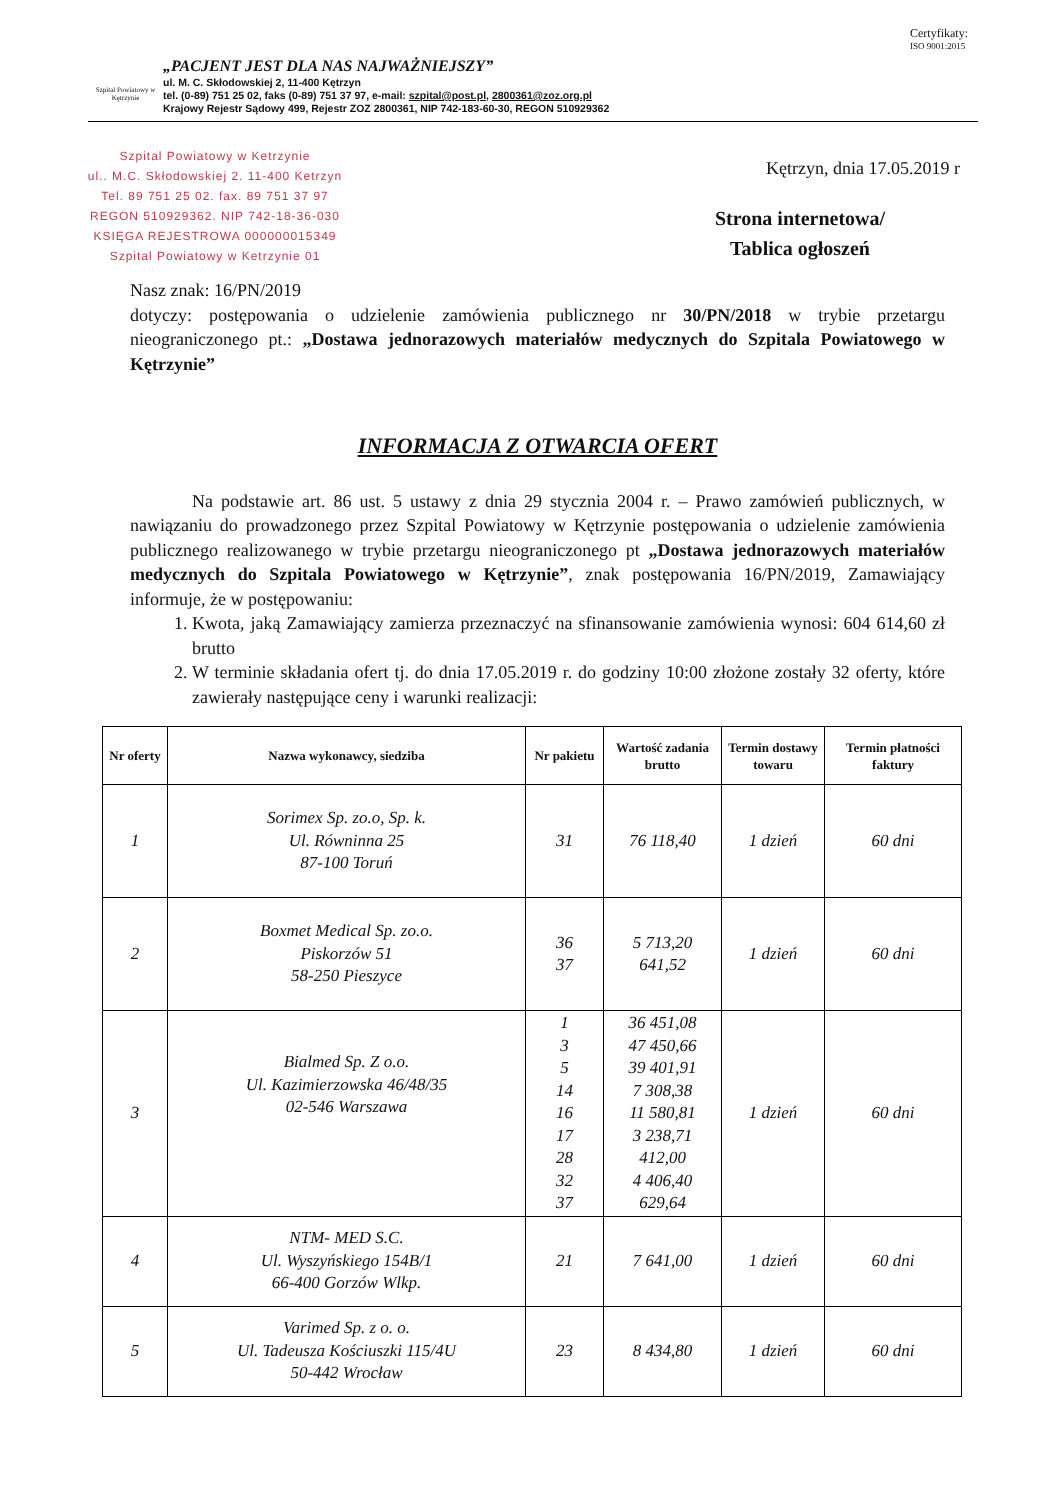Certyfikaty:
ISO 9001:2015
Szpital Powiatowy w Kętrzynie
„PACJENT JEST DLA NAS NAJWAŻNIEJSZY”
ul. M. C. Skłodowskiej 2, 11-400 Kętrzyn
tel. (0-89) 751 25 02, faks (0-89) 751 37 97, e-mail: szpital@post.pl, 2800361@zoz.org.pl
Krajowy Rejestr Sądowy 499, Rejestr ZOZ 2800361, NIP 742-183-60-30, REGON 510929362
Szpital Powiatowy w Ketrzynie
ul.. M.C. Skłodowskiej 2. 11-400 Ketrzyn
Tel. 89 751 25 02. fax. 89 751 37 97
REGON 510929362. NIP 742-18-36-030
KSIĘGA REJESTROWA 000000015349
Szpital Powiatowy w Ketrzynie 01
Kętrzyn, dnia 17.05.2019 r
Strona internetowa/
Tablica ogłoszeń
Nasz znak: 16/PN/2019
dotyczy: postępowania o udzielenie zamówienia publicznego nr 30/PN/2018 w trybie przetargu nieograniczonego pt.: „Dostawa jednorazowych materiałów medycznych do Szpitala Powiatowego w Kętrzynie”
INFORMACJA Z OTWARCIA OFERT
Na podstawie art. 86 ust. 5 ustawy z dnia 29 stycznia 2004 r. – Prawo zamówień publicznych, w nawiązaniu do prowadzonego przez Szpital Powiatowy w Kętrzynie postępowania o udzielenie zamówienia publicznego realizowanego w trybie przetargu nieograniczonego pt „Dostawa jednorazowych materiałów medycznych do Szpitala Powiatowego w Kętrzynie”, znak postępowania 16/PN/2019, Zamawiający informuje, że w postępowaniu:
1. Kwota, jaką Zamawiający zamierza przeznaczyć na sfinansowanie zamówienia wynosi: 604 614,60 zł brutto
2. W terminie składania ofert tj. do dnia 17.05.2019 r. do godziny 10:00 złożone zostały 32 oferty, które zawierały następujące ceny i warunki realizacji:
| Nr oferty | Nazwa wykonawcy, siedziba | Nr pakietu | Wartość zadania brutto | Termin dostawy towaru | Termin płatności faktury |
| --- | --- | --- | --- | --- | --- |
| 1 | Sorimex Sp. zo.o, Sp. k. Ul. Równinna 25 87-100 Toruń | 31 | 76 118,40 | 1 dzień | 60 dni |
| 2 | Boxmet Medical Sp. zo.o. Piskorzów 51 58-250 Pieszyce | 36 37 | 5 713,20 641,52 | 1 dzień | 60 dni |
| 3 | Bialmed Sp. Z o.o. Ul. Kazimierzowska 46/48/35 02-546 Warszawa | 1 3 5 14 16 17 28 32 37 | 36 451,08 47 450,66 39 401,91 7 308,38 11 580,81 3 238,71 412,00 4 406,40 629,64 | 1 dzień | 60 dni |
| 4 | NTM- MED S.C. Ul. Wyszyńskiego 154B/1 66-400 Gorzów Wlkp. | 21 | 7 641,00 | 1 dzień | 60 dni |
| 5 | Varimed Sp. z o. o. Ul. Tadeusza Kościuszki 115/4U 50-442 Wrocław | 23 | 8 434,80 | 1 dzień | 60 dni |